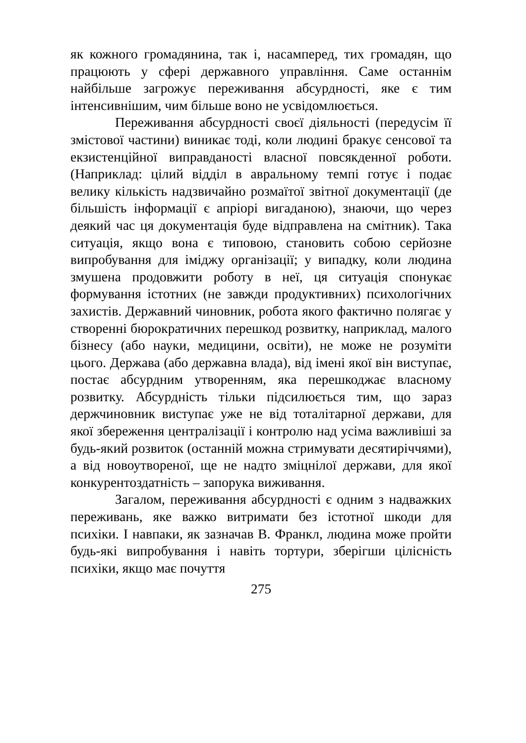як кожного громадянина, так і, насамперед, тих громадян, що працюють у сфері державного управління. Саме останнім найбільше загрожує переживання абсурдності, яке є тим інтенсивнішим, чим більше воно не усвідомлюється.
Переживання абсурдності своєї діяльності (передусім її змістової частини) виникає тоді, коли людині бракує сенсової та екзистенційної виправданості власної повсякденної роботи. (Наприклад: цілий відділ в авральному темпі готує і подає велику кількість надзвичайно розмаїтої звітної документації (де більшість інформації є апріорі вигаданою), знаючи, що через деякий час ця документація буде відправлена на смітник). Така ситуація, якщо вона є типовою, становить собою серйозне випробування для іміджу організації; у випадку, коли людина змушена продовжити роботу в неї, ця ситуація спонукає формування істотних (не завжди продуктивних) психологічних захистів. Державний чиновник, робота якого фактично полягає у створенні бюрократичних перешкод розвитку, наприклад, малого бізнесу (або науки, медицини, освіти), не може не розуміти цього. Держава (або державна влада), від імені якої він виступає, постає абсурдним утворенням, яка перешкоджає власному розвитку. Абсурдність тільки підсилюється тим, що зараз держчиновник виступає уже не від тоталітарної держави, для якої збереження централізації і контролю над усіма важливіші за будь-який розвиток (останній можна стримувати десятиріччями), а від новоутвореної, ще не надто зміцнілої держави, для якої конкурентоздатність – запорука виживання.
Загалом, переживання абсурдності є одним з надважких переживань, яке важко витримати без істотної шкоди для психіки. І навпаки, як зазначав В. Франкл, людина може пройти будь-які випробування і навіть тортури, зберігши цілісність психіки, якщо має почуття
275